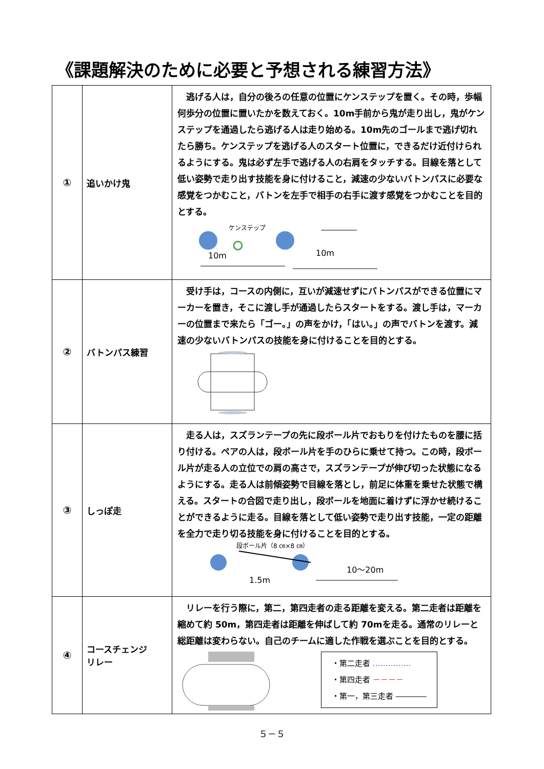《課題解決のために必要と予想される練習方法》
| ① | 追いかけ鬼 | 逃げる人は，自分の後ろの任意の位置にケンステップを置く。その時，歩幅何歩分の位置に置いたかを数えておく。10m手前から鬼が走り出し，鬼がケンステップを通過したら逃げる人は走り始める。10m先のゴールまで逃げ切れたら勝ち。ケンステップを逃げる人のスタート位置に，できるだけ近付けられるようにする。鬼は必ず左手で逃げる人の右肩をタッチする。目線を落として低い姿勢で走り出す技能を身に付けること，減速の少ないバトンパスに必要な感覚をつかむこと，バトンを左手で相手の右手に渡す感覚をつかむことを目的とする。 ケンステップ 10m 10m |
| ② | バトンパス練習 | 受け手は，コースの内側に，互いが減速せずにバトンパスができる位置にマーカーを置き，そこに渡し手が通過したらスタートをする。渡し手は，マーカーの位置まで来たら「ゴー。」の声をかけ，「はい。」の声でバトンを渡す。減速の少ないバトンパスの技能を身に付けることを目的とする。 |
| ③ | しっぽ走 | 走る人は，スズランテープの先に段ボール片でおもりを付けたものを腰に括り付ける。ペアの人は，段ボール片を手のひらに乗せて持つ。この時，段ボール片が走る人の立位での肩の高さで，スズランテープが伸び切った状態になるようにする。走る人は前傾姿勢で目線を落とし，前足に体重を乗せた状態で構える。スタートの合図で走り出し，段ボールを地面に着けずに浮かせ続けることができるように走る。目線を落として低い姿勢で走り出す技能，一定の距離を全力で走り切る技能を身に付けることを目的とする。 段ボール片（8 ㎝×8 ㎝） 1.5m 10～20m |
| ④ | コースチェンジ リレー | リレーを行う際に，第二，第四走者の走る距離を変える。第二走者は距離を縮めて約 50m，第四走者は距離を伸ばして約 70mを走る。通常のリレーと総距離は変わらない。自己のチームに適した作戦を選ぶことを目的とする。 ・第二走者 …………… ・第四走者 －－－－ ・第一，第三走者 ―――― |
５－５